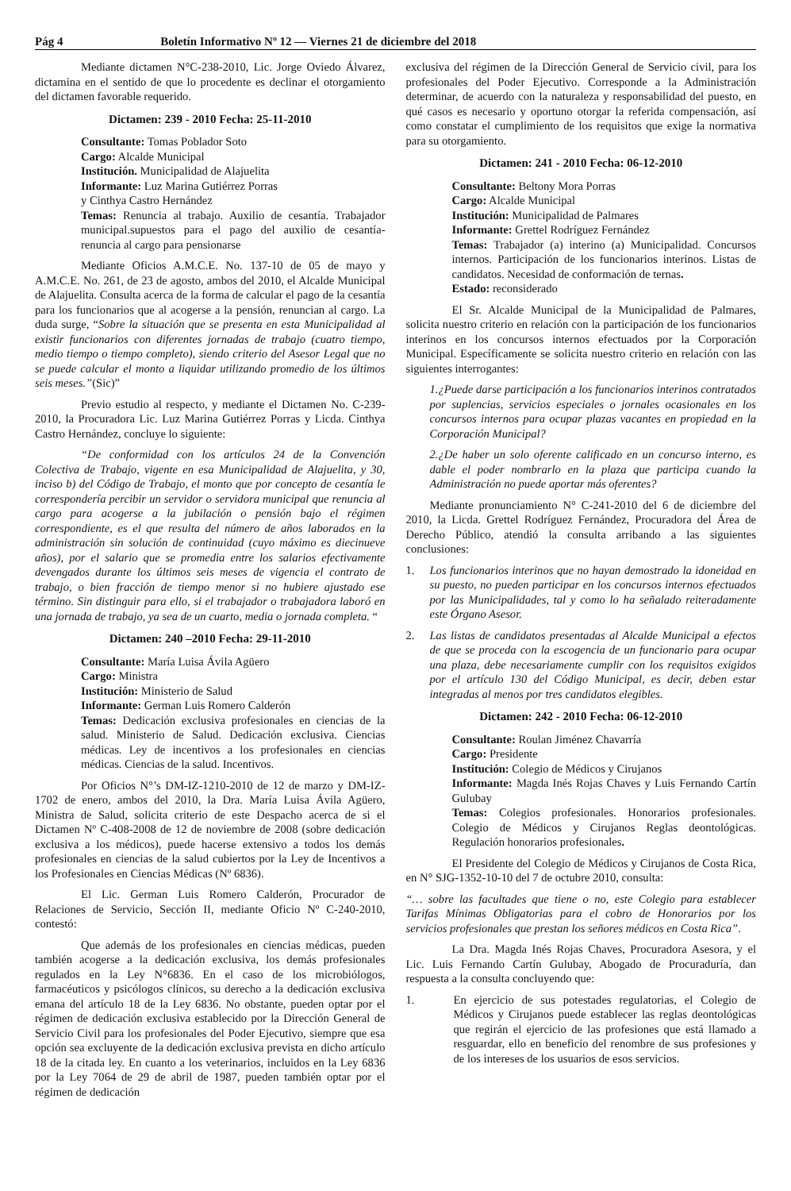Pág 4 Boletín Informativo Nº 12 — Viernes 21 de diciembre del 2018
Mediante dictamen N°C-238-2010, Lic. Jorge Oviedo Álvarez, dictamina en el sentido de que lo procedente es declinar el otorgamiento del dictamen favorable requerido.
Dictamen: 239 - 2010 Fecha: 25-11-2010
Consultante: Tomas Poblador Soto
Cargo: Alcalde Municipal
Institución. Municipalidad de Alajuelita
Informante: Luz Marina Gutiérrez Porras
y Cinthya Castro Hernández
Temas: Renuncia al trabajo. Auxilio de cesantía. Trabajador municipal.supuestos para el pago del auxilio de cesantía- renuncia al cargo para pensionarse
Mediante Oficios A.M.C.E. No. 137-10 de 05 de mayo y A.M.C.E. No. 261, de 23 de agosto, ambos del 2010, el Alcalde Municipal de Alajuelita. Consulta acerca de la forma de calcular el pago de la cesantía para los funcionarios que al acogerse a la pensión, renuncian al cargo. La duda surge, “Sobre la situación que se presenta en esta Municipalidad al existir funcionarios con diferentes jornadas de trabajo (cuatro tiempo, medio tiempo o tiempo completo), siendo criterio del Asesor Legal que no se puede calcular el monto a liquidar utilizando promedio de los últimos seis meses.”(Sic)”
Previo estudio al respecto, y mediante el Dictamen No. C-239-2010, la Procuradora Lic. Luz Marina Gutiérrez Porras y Licda. Cinthya Castro Hernández, concluye lo siguiente:
“De conformidad con los artículos 24 de la Convención Colectiva de Trabajo, vigente en esa Municipalidad de Alajuelita, y 30, inciso b) del Código de Trabajo, el monto que por concepto de cesantía le correspondería percibir un servidor o servidora municipal que renuncia al cargo para acogerse a la jubilación o pensión bajo el régimen correspondiente, es el que resulta del número de años laborados en la administración sin solución de continuidad (cuyo máximo es diecinueve años), por el salario que se promedia entre los salarios efectivamente devengados durante los últimos seis meses de vigencia el contrato de trabajo, o bien fracción de tiempo menor si no hubiere ajustado ese término. Sin distinguir para ello, si el trabajador o trabajadora laboró en una jornada de trabajo, ya sea de un cuarto, media o jornada completa. “
Dictamen: 240 –2010 Fecha: 29-11-2010
Consultante: María Luisa Ávila Agüero
Cargo: Ministra
Institución: Ministerio de Salud
Informante: German Luis Romero Calderón
Temas: Dedicación exclusiva profesionales en ciencias de la salud. Ministerio de Salud. Dedicación exclusiva. Ciencias médicas. Ley de incentivos a los profesionales en ciencias médicas. Ciencias de la salud. Incentivos.
Por Oficios N°’s DM-IZ-1210-2010 de 12 de marzo y DM-IZ-1702 de enero, ambos del 2010, la Dra. María Luisa Ávila Agüero, Ministra de Salud, solicita criterio de este Despacho acerca de si el Dictamen Nº C-408-2008 de 12 de noviembre de 2008 (sobre dedicación exclusiva a los médicos), puede hacerse extensivo a todos los demás profesionales en ciencias de la salud cubiertos por la Ley de Incentivos a los Profesionales en Ciencias Médicas (Nº 6836).
El Lic. German Luis Romero Calderón, Procurador de Relaciones de Servicio, Sección II, mediante Oficio Nº C-240-2010, contestó:
Que además de los profesionales en ciencias médicas, pueden también acogerse a la dedicación exclusiva, los demás profesionales regulados en la Ley N°6836. En el caso de los microbiólogos, farmacéuticos y psicólogos clínicos, su derecho a la dedicación exclusiva emana del artículo 18 de la Ley 6836. No obstante, pueden optar por el régimen de dedicación exclusiva establecido por la Dirección General de Servicio Civil para los profesionales del Poder Ejecutivo, siempre que esa opción sea excluyente de la dedicación exclusiva prevista en dicho artículo 18 de la citada ley. En cuanto a los veterinarios, incluidos en la Ley 6836 por la Ley 7064 de 29 de abril de 1987, pueden también optar por el régimen de dedicación
exclusiva del régimen de la Dirección General de Servicio civil, para los profesionales del Poder Ejecutivo. Corresponde a la Administración determinar, de acuerdo con la naturaleza y responsabilidad del puesto, en qué casos es necesario y oportuno otorgar la referida compensación, así como constatar el cumplimiento de los requisitos que exige la normativa para su otorgamiento.
Dictamen: 241 - 2010 Fecha: 06-12-2010
Consultante: Beltony Mora Porras
Cargo: Alcalde Municipal
Institución: Municipalidad de Palmares
Informante: Grettel Rodríguez Fernández
Temas: Trabajador (a) interino (a) Municipalidad. Concursos internos. Participación de los funcionarios interinos. Listas de candidatos. Necesidad de conformación de ternas.
Estado: reconsiderado
El Sr. Alcalde Municipal de la Municipalidad de Palmares, solicita nuestro criterio en relación con la participación de los funcionarios interinos en los concursos internos efectuados por la Corporación Municipal. Específicamente se solicita nuestro criterio en relación con las siguientes interrogantes:
1.¿Puede darse participación a los funcionarios interinos contratados por suplencias, servicios especiales o jornales ocasionales en los concursos internos para ocupar plazas vacantes en propiedad en la Corporación Municipal?
2.¿De haber un solo oferente calificado en un concurso interno, es dable el poder nombrarlo en la plaza que participa cuando la Administración no puede aportar más oferentes?
Mediante pronunciamiento N° C-241-2010 del 6 de diciembre del 2010, la Licda. Grettel Rodríguez Fernández, Procuradora del Área de Derecho Público, atendió la consulta arribando a las siguientes conclusiones:
1. Los funcionarios interinos que no hayan demostrado la idoneidad en su puesto, no pueden participar en los concursos internos efectuados por las Municipalidades, tal y como lo ha señalado reiteradamente este Órgano Asesor.
2. Las listas de candidatos presentadas al Alcalde Municipal a efectos de que se proceda con la escogencia de un funcionario para ocupar una plaza, debe necesariamente cumplir con los requisitos exigidos por el artículo 130 del Código Municipal, es decir, deben estar integradas al menos por tres candidatos elegibles.
Dictamen: 242 - 2010 Fecha: 06-12-2010
Consultante: Roulan Jiménez Chavarría
Cargo: Presidente
Institución: Colegio de Médicos y Cirujanos
Informante: Magda Inés Rojas Chaves y Luis Fernando Cartín Gulubay
Temas: Colegios profesionales. Honorarios profesionales. Colegio de Médicos y Cirujanos Reglas deontológicas. Regulación honorarios profesionales.
El Presidente del Colegio de Médicos y Cirujanos de Costa Rica, en N° SJG-1352-10-10 del 7 de octubre 2010, consulta:
“… sobre las facultades que tiene o no, este Colegio para establecer Tarifas Mínimas Obligatorias para el cobro de Honorarios por los servicios profesionales que prestan los señores médicos en Costa Rica”.
La Dra. Magda Inés Rojas Chaves, Procuradora Asesora, y el Lic. Luis Fernando Cartín Gulubay, Abogado de Procuraduría, dan respuesta a la consulta concluyendo que:
1. En ejercicio de sus potestades regulatorias, el Colegio de Médicos y Cirujanos puede establecer las reglas deontológicas que regirán el ejercicio de las profesiones que está llamado a resguardar, ello en beneficio del renombre de sus profesiones y de los intereses de los usuarios de esos servicios.